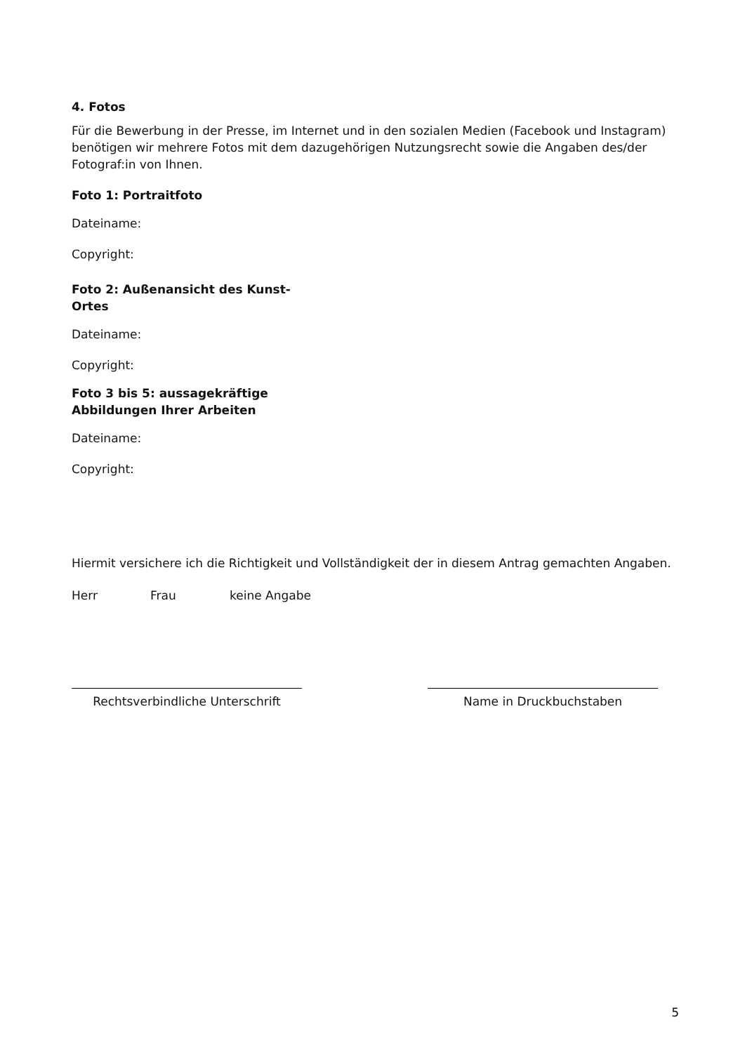4. Fotos
Für die Bewerbung in der Presse, im Internet und in den sozialen Medien (Facebook und Instagram) benötigen wir mehrere Fotos mit dem dazugehörigen Nutzungsrecht sowie die Angaben des/der Fotograf:in von Ihnen.
Foto 1: Portraitfoto
Dateiname:
Copyright:
Foto 2: Außenansicht des Kunst-Ortes
Dateiname:
Copyright:
Foto 3 bis 5: aussagekräftige Abbildungen Ihrer Arbeiten
Dateiname:
Copyright:
Hiermit versichere ich die Richtigkeit und Vollständigkeit der in diesem Antrag gemachten Angaben.
Herr Frau keine Angabe
Rechtsverbindliche Unterschrift Name in Druckbuchstaben
5